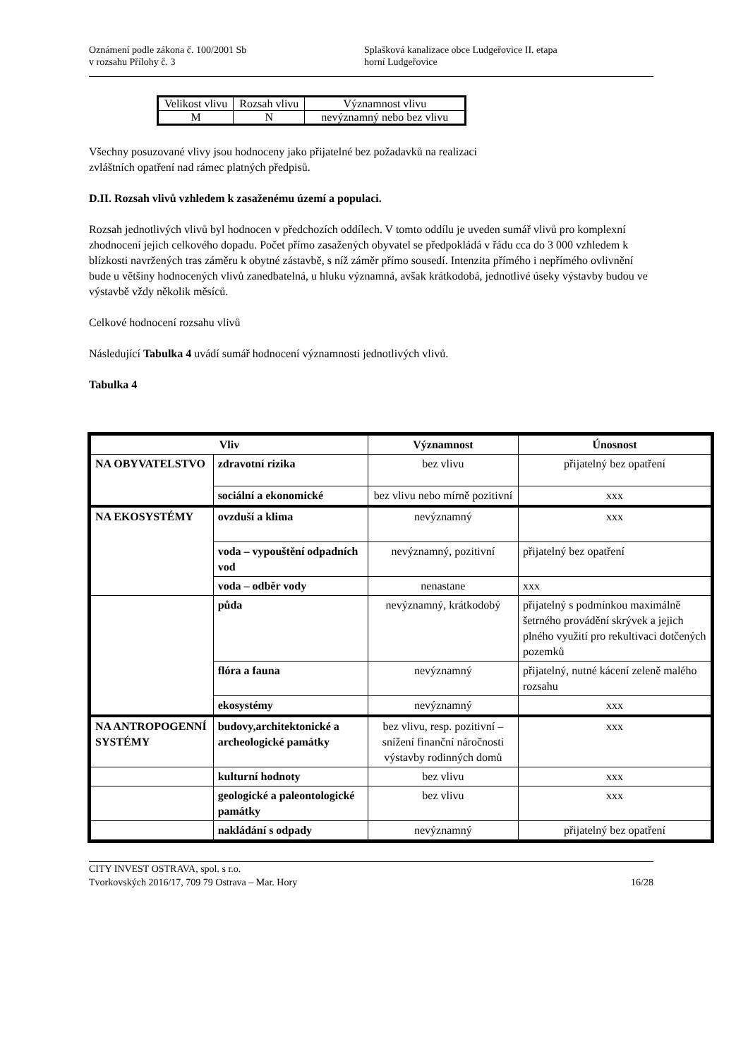Oznámení podle zákona č. 100/2001 Sb
v rozsahu Přílohy č. 3
Splašková kanalizace obce Ludgeřovice II. etapa
horní Ludgeřovice
| Velikost vlivu | Rozsah vlivu | Významnost vlivu |
| M | N | nevýznamný nebo bez vlivu |
Všechny posuzované vlivy jsou hodnoceny jako přijatelné bez požadavků na realizaci
zvláštních opatření nad rámec platných předpisů.
D.II. Rozsah vlivů vzhledem k zasaženému území a populaci.
Rozsah jednotlivých vlivů byl hodnocen v předchozích oddílech. V tomto oddílu je uveden sumář vlivů pro komplexní zhodnocení jejich celkového dopadu. Počet přímo zasažených obyvatel se předpokládá v řádu cca do 3 000 vzhledem k blízkosti navržených tras záměru k obytné zástavbě, s níž záměr přímo sousedí. Intenzita přímého i nepřímého ovlivnění bude u většiny hodnocených vlivů zanedbatelná, u hluku významná, avšak krátkodobá, jednotlivé úseky výstavby budou ve výstavbě vždy několik měsíců.
Celkové hodnocení rozsahu vlivů
Následující Tabulka 4 uvádí sumář hodnocení významnosti jednotlivých vlivů.
Tabulka 4
| Vliv | | Významnost | Únosnost |
| --- | --- | --- | --- |
| NA OBYVATELSTVO | zdravotní rizika | bez vlivu | přijatelný bez opatření |
| | sociální a ekonomické | bez vlivu nebo mírně pozitivní | xxx |
| NA EKOSYSTÉMY | ovzduší a klima | nevýznamný | xxx |
| | voda – vypouštění odpadních vod | nevýznamný, pozitivní | přijatelný bez opatření |
| | voda – odběr vody | nenastane | xxx |
| | půda | nevýznamný, krátkodobý | přijatelný s podmínkou maximálně šetrného provádění skrývek a jejich plného využití pro rekultivaci dotčených pozemků |
| | flóra a fauna | nevýznamný | přijatelný, nutné kácení zeleně malého rozsahu |
| | ekosystémy | nevýznamný | xxx |
| NA ANTROPOGENNÍ SYSTÉMY | budovy,architektonické a archeologické památky | bez vlivu, resp. pozitivní – snížení finanční náročnosti výstavby rodinných domů | xxx |
| | kulturní hodnoty | bez vlivu | xxx |
| | geologické a paleontologické památky | bez vlivu | xxx |
| | nakládání s odpady | nevýznamný | přijatelný bez opatření |
CITY INVEST OSTRAVA, spol. s r.o.
Tvorkovských 2016/17, 709 79 Ostrava – Mar. Hory 16/28